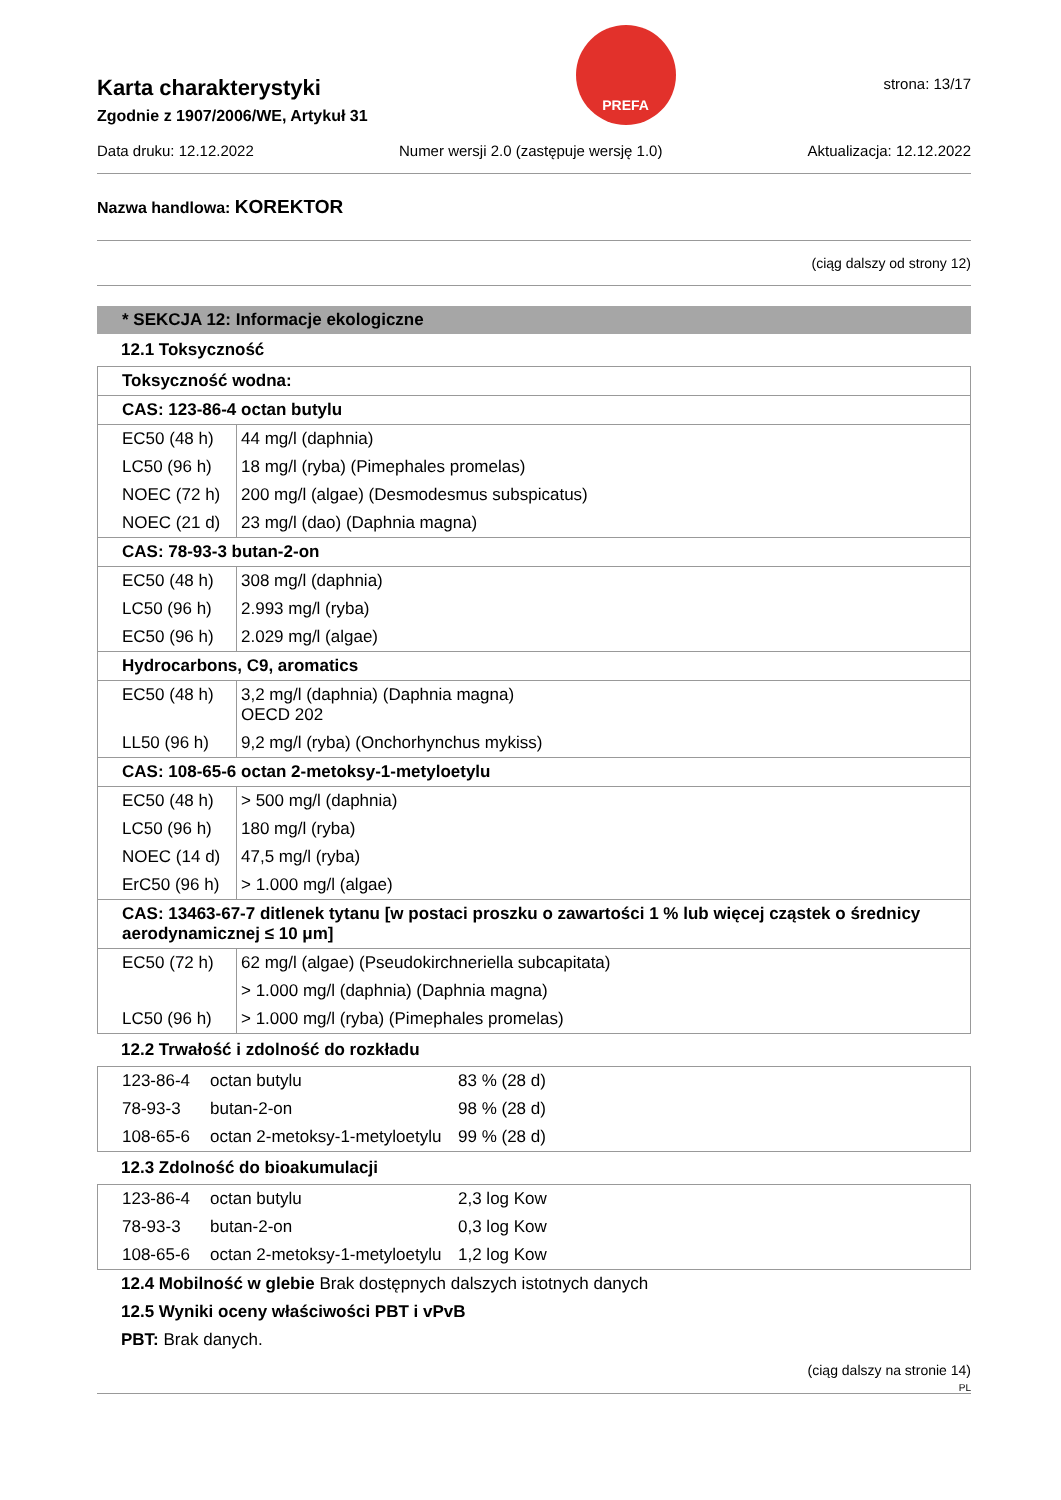Karta charakterystyki
Zgodnie z 1907/2006/WE, Artykuł 31
PREFA
strona: 13/17
Data druku: 12.12.2022 Numer wersji 2.0 (zastępuje wersję 1.0) Aktualizacja: 12.12.2022
Nazwa handlowa: KOREKTOR
(ciąg dalszy od strony 12)
* SEKCJA 12: Informacje ekologiczne
12.1 Toksyczność
| Toksyczność wodna: | |
| CAS: 123-86-4 octan butylu | |
| EC50 (48 h) | 44 mg/l (daphnia) |
| LC50 (96 h) | 18 mg/l (ryba) (Pimephales promelas) |
| NOEC (72 h) | 200 mg/l (algae) (Desmodesmus subspicatus) |
| NOEC (21 d) | 23 mg/l (dao) (Daphnia magna) |
| CAS: 78-93-3 butan-2-on | |
| EC50 (48 h) | 308 mg/l (daphnia) |
| LC50 (96 h) | 2.993 mg/l (ryba) |
| EC50 (96 h) | 2.029 mg/l (algae) |
| Hydrocarbons, C9, aromatics | |
| EC50 (48 h) | 3,2 mg/l (daphnia) (Daphnia magna) OECD 202 |
| LL50 (96 h) | 9,2 mg/l (ryba) (Onchorhynchus mykiss) |
| CAS: 108-65-6 octan 2-metoksy-1-metyloetylu | |
| EC50 (48 h) | > 500 mg/l (daphnia) |
| LC50 (96 h) | 180 mg/l (ryba) |
| NOEC (14 d) | 47,5 mg/l (ryba) |
| ErC50 (96 h) | > 1.000 mg/l (algae) |
| CAS: 13463-67-7 ditlenek tytanu [w postaci proszku o zawartości 1 % lub więcej cząstek o średnicy aerodynamicznej ≤ 10 μm] | |
| EC50 (72 h) | 62 mg/l (algae) (Pseudokirchneriella subcapitata) |
| | > 1.000 mg/l (daphnia) (Daphnia magna) |
| LC50 (96 h) | > 1.000 mg/l (ryba) (Pimephales promelas) |
12.2 Trwałość i zdolność do rozkładu
| 123-86-4 | octan butylu | 83 % (28 d) |
| 78-93-3 | butan-2-on | 98 % (28 d) |
| 108-65-6 | octan 2-metoksy-1-metyloetylu | 99 % (28 d) |
12.3 Zdolność do bioakumulacji
| 123-86-4 | octan butylu | 2,3 log Kow |
| 78-93-3 | butan-2-on | 0,3 log Kow |
| 108-65-6 | octan 2-metoksy-1-metyloetylu | 1,2 log Kow |
12.4 Mobilność w glebie Brak dostępnych dalszych istotnych danych
12.5 Wyniki oceny właściwości PBT i vPvB
PBT: Brak danych.
(ciąg dalszy na stronie 14)
PL